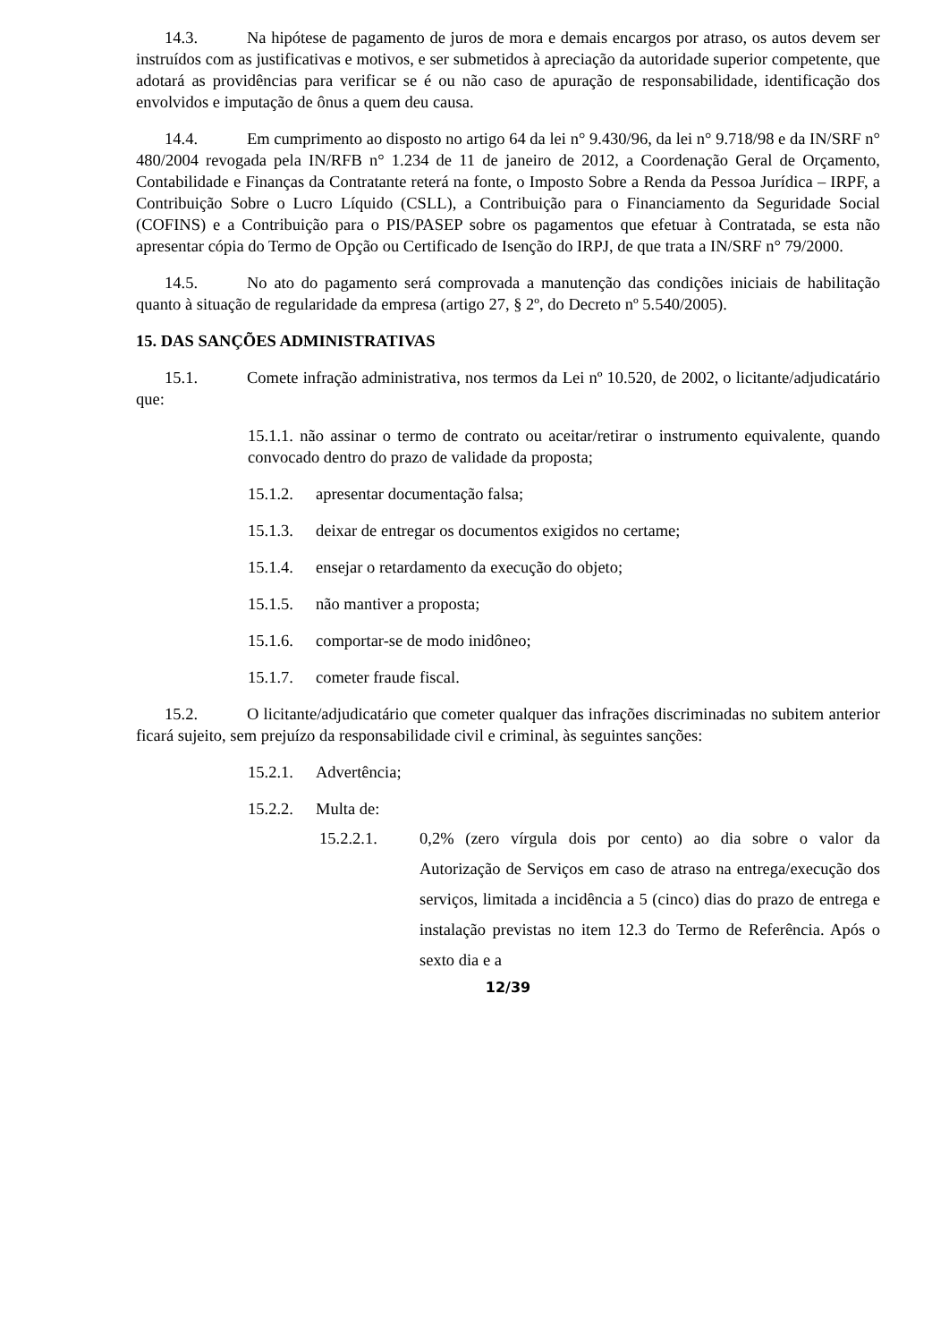14.3. Na hipótese de pagamento de juros de mora e demais encargos por atraso, os autos devem ser instruídos com as justificativas e motivos, e ser submetidos à apreciação da autoridade superior competente, que adotará as providências para verificar se é ou não caso de apuração de responsabilidade, identificação dos envolvidos e imputação de ônus a quem deu causa.
14.4. Em cumprimento ao disposto no artigo 64 da lei n° 9.430/96, da lei n° 9.718/98 e da IN/SRF n° 480/2004 revogada pela IN/RFB n° 1.234 de 11 de janeiro de 2012, a Coordenação Geral de Orçamento, Contabilidade e Finanças da Contratante reterá na fonte, o Imposto Sobre a Renda da Pessoa Jurídica – IRPF, a Contribuição Sobre o Lucro Líquido (CSLL), a Contribuição para o Financiamento da Seguridade Social (COFINS) e a Contribuição para o PIS/PASEP sobre os pagamentos que efetuar à Contratada, se esta não apresentar cópia do Termo de Opção ou Certificado de Isenção do IRPJ, de que trata a IN/SRF n° 79/2000.
14.5. No ato do pagamento será comprovada a manutenção das condições iniciais de habilitação quanto à situação de regularidade da empresa (artigo 27, § 2º, do Decreto nº 5.540/2005).
15. DAS SANÇÕES ADMINISTRATIVAS
15.1. Comete infração administrativa, nos termos da Lei nº 10.520, de 2002, o licitante/adjudicatário que:
15.1.1. não assinar o termo de contrato ou aceitar/retirar o instrumento equivalente, quando convocado dentro do prazo de validade da proposta;
15.1.2. apresentar documentação falsa;
15.1.3. deixar de entregar os documentos exigidos no certame;
15.1.4. ensejar o retardamento da execução do objeto;
15.1.5. não mantiver a proposta;
15.1.6. comportar-se de modo inidôneo;
15.1.7. cometer fraude fiscal.
15.2. O licitante/adjudicatário que cometer qualquer das infrações discriminadas no subitem anterior ficará sujeito, sem prejuízo da responsabilidade civil e criminal, às seguintes sanções:
15.2.1. Advertência;
15.2.2. Multa de:
15.2.2.1. 0,2% (zero vírgula dois por cento) ao dia sobre o valor da Autorização de Serviços em caso de atraso na entrega/execução dos serviços, limitada a incidência a 5 (cinco) dias do prazo de entrega e instalação previstas no item 12.3 do Termo de Referência. Após o sexto dia e a
12/39